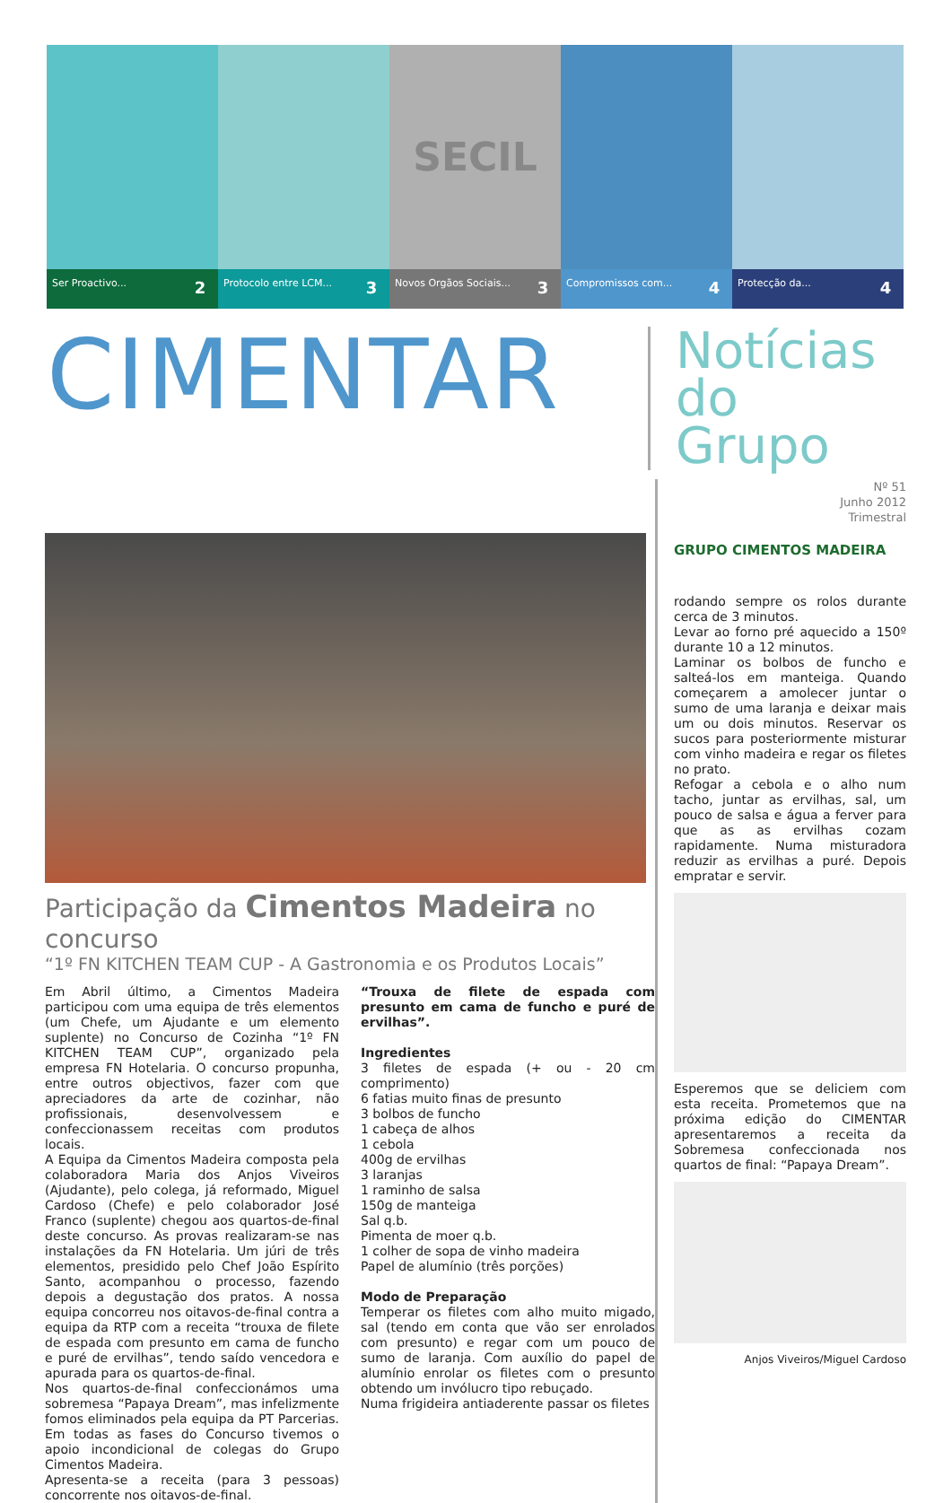Ser Proactivo... 2
Protocolo entre LCM... 3
SECIL
Novos Orgãos Sociais... 3
Compromissos com... 4
Protecção da... 4
CIMENTAR
Notícias
do Grupo
Participação da Cimentos Madeira no concurso
“1º FN KITCHEN TEAM CUP - A Gastronomia e os Produtos Locais”
Em Abril último, a Cimentos Madeira participou com uma equipa de três elementos (um Chefe, um Ajudante e um elemento suplente) no Concurso de Cozinha “1º FN KITCHEN TEAM CUP”, organizado pela empresa FN Hotelaria. O concurso propunha, entre outros objectivos, fazer com que apreciadores da arte de cozinhar, não profissionais, desenvolvessem e confeccionassem receitas com produtos locais.
A Equipa da Cimentos Madeira composta pela colaboradora Maria dos Anjos Viveiros (Ajudante), pelo colega, já reformado, Miguel Cardoso (Chefe) e pelo colaborador José Franco (suplente) chegou aos quartos-de-final deste concurso. As provas realizaram-se nas instalações da FN Hotelaria. Um júri de três elementos, presidido pelo Chef João Espírito Santo, acompanhou o processo, fazendo depois a degustação dos pratos. A nossa equipa concorreu nos oitavos-de-final contra a equipa da RTP com a receita “trouxa de filete de espada com presunto em cama de funcho e puré de ervilhas”, tendo saído vencedora e apurada para os quartos-de-final.
Nos quartos-de-final confeccionámos uma sobremesa “Papaya Dream”, mas infelizmente fomos eliminados pela equipa da PT Parcerias. Em todas as fases do Concurso tivemos o apoio incondicional de colegas do Grupo Cimentos Madeira.
Apresenta-se a receita (para 3 pessoas) concorrente nos oitavos-de-final.
“Trouxa de filete de espada com presunto em cama de funcho e puré de ervilhas”.
Ingredientes
3 filetes de espada (+ ou - 20 cm comprimento)
6 fatias muito finas de presunto
3 bolbos de funcho
1 cabeça de alhos
1 cebola
400g de ervilhas
3 laranjas
1 raminho de salsa
150g de manteiga
Sal q.b.
Pimenta de moer q.b.
1 colher de sopa de vinho madeira
Papel de alumínio (três porções)
Modo de Preparação
Temperar os filetes com alho muito migado, sal (tendo em conta que vão ser enrolados com presunto) e regar com um pouco de sumo de laranja. Com auxílio do papel de alumínio enrolar os filetes com o presunto obtendo um invólucro tipo rebuçado.
Numa frigideira antiaderente passar os filetes
Nº 51
Junho 2012
Trimestral
GRUPO CIMENTOS MADEIRA
rodando sempre os rolos durante cerca de 3 minutos.
Levar ao forno pré aquecido a 150º durante 10 a 12 minutos.
Laminar os bolbos de funcho e salteá-los em manteiga. Quando começarem a amolecer juntar o sumo de uma laranja e deixar mais um ou dois minutos. Reservar os sucos para posteriormente misturar com vinho madeira e regar os filetes no prato.
Refogar a cebola e o alho num tacho, juntar as ervilhas, sal, um pouco de salsa e água a ferver para que as as ervilhas cozam rapidamente. Numa misturadora reduzir as ervilhas a puré. Depois empratar e servir.
Esperemos que se deliciem com esta receita. Prometemos que na próxima edição do CIMENTAR apresentaremos a receita da Sobremesa confeccionada nos quartos de final: “Papaya Dream”.
Anjos Viveiros/Miguel Cardoso